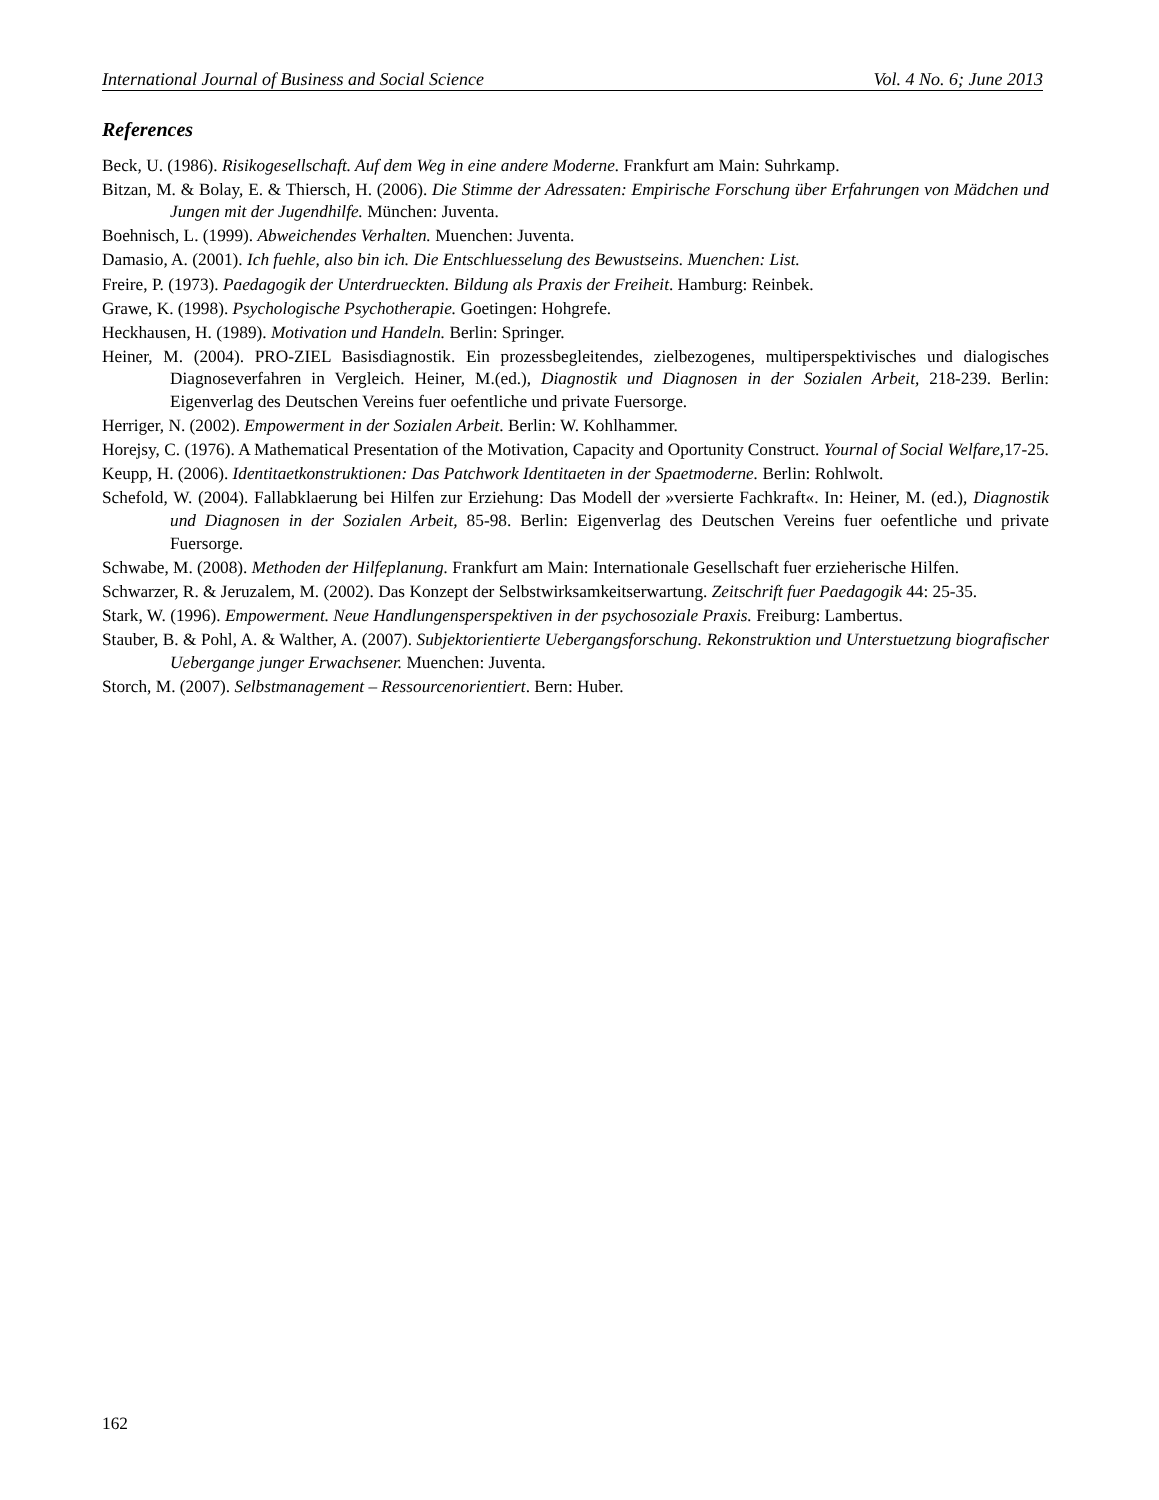International Journal of Business and Social Science Vol. 4 No. 6; June 2013
References
Beck, U. (1986). Risikogesellschaft. Auf dem Weg in eine andere Moderne. Frankfurt am Main: Suhrkamp.
Bitzan, M. & Bolay, E. & Thiersch, H. (2006). Die Stimme der Adressaten: Empirische Forschung über Erfahrungen von Mädchen und Jungen mit der Jugendhilfe. München: Juventa.
Boehnisch, L. (1999). Abweichendes Verhalten. Muenchen: Juventa.
Damasio, A. (2001). Ich fuehle, also bin ich. Die Entschluesselung des Bewustseins. Muenchen: List.
Freire, P. (1973). Paedagogik der Unterdrueckten. Bildung als Praxis der Freiheit. Hamburg: Reinbek.
Grawe, K. (1998). Psychologische Psychotherapie. Goetingen: Hohgrefe.
Heckhausen, H. (1989). Motivation und Handeln. Berlin: Springer.
Heiner, M. (2004). PRO-ZIEL Basisdiagnostik. Ein prozessbegleitendes, zielbezogenes, multiperspektivisches und dialogisches Diagnoseverfahren in Vergleich. Heiner, M.(ed.), Diagnostik und Diagnosen in der Sozialen Arbeit, 218-239. Berlin: Eigenverlag des Deutschen Vereins fuer oefentliche und private Fuersorge.
Herriger, N. (2002). Empowerment in der Sozialen Arbeit. Berlin: W. Kohlhammer.
Horejsy, C. (1976). A Mathematical Presentation of the Motivation, Capacity and Oportunity Construct. Yournal of Social Welfare, 17-25.
Keupp, H. (2006). Identitaetkonstruktionen: Das Patchwork Identitaeten in der Spaetmoderne. Berlin: Rohlwolt.
Schefold, W. (2004). Fallabklaerung bei Hilfen zur Erziehung: Das Modell der »versierte Fachkraft«. In: Heiner, M. (ed.), Diagnostik und Diagnosen in der Sozialen Arbeit, 85-98. Berlin: Eigenverlag des Deutschen Vereins fuer oefentliche und private Fuersorge.
Schwabe, M. (2008). Methoden der Hilfeplanung. Frankfurt am Main: Internationale Gesellschaft fuer erzieherische Hilfen.
Schwarzer, R. & Jeruzalem, M. (2002). Das Konzept der Selbstwirksamkeitserwartung. Zeitschrift fuer Paedagogik 44: 25-35.
Stark, W. (1996). Empowerment. Neue Handlungensperspektiven in der psychosoziale Praxis. Freiburg: Lambertus.
Stauber, B. & Pohl, A. & Walther, A. (2007). Subjektorientierte Uebergangsforschung. Rekonstruktion und Unterstuetzung biografischer Uebergange junger Erwachsener. Muenchen: Juventa.
Storch, M. (2007). Selbstmanagement – Ressourcenorientiert. Bern: Huber.
162